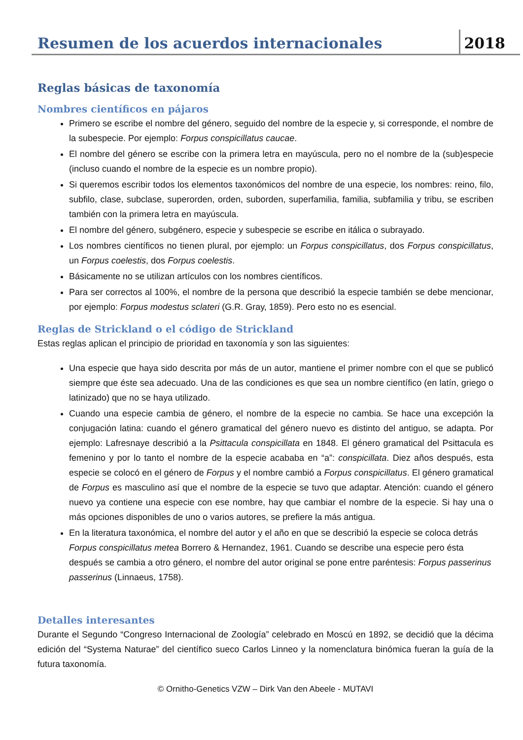Resumen de los acuerdos internacionales
2018
Reglas básicas de taxonomía
Nombres científicos en pájaros
Primero se escribe el nombre del género, seguido del nombre de la especie y, si corresponde, el nombre de la subespecie. Por ejemplo: Forpus conspicillatus caucae.
El nombre del género se escribe con la primera letra en mayúscula, pero no el nombre de la (sub)especie (incluso cuando el nombre de la especie es un nombre propio).
Si queremos escribir todos los elementos taxonómicos del nombre de una especie, los nombres: reino, filo, subfilo, clase, subclase, superorden, orden, suborden, superfamilia, familia, subfamilia y tribu, se escriben también con la primera letra en mayúscula.
El nombre del género, subgénero, especie y subespecie se escribe en itálica o subrayado.
Los nombres científicos no tienen plural, por ejemplo: un Forpus conspicillatus, dos Forpus conspicillatus, un Forpus coelestis, dos Forpus coelestis.
Básicamente no se utilizan artículos con los nombres científicos.
Para ser correctos al 100%, el nombre de la persona que describió la especie también se debe mencionar, por ejemplo: Forpus modestus sclateri (G.R. Gray, 1859). Pero esto no es esencial.
Reglas de Strickland o el código de Strickland
Estas reglas aplican el principio de prioridad en taxonomía y son las siguientes:
Una especie que haya sido descrita por más de un autor, mantiene el primer nombre con el que se publicó siempre que éste sea adecuado. Una de las condiciones es que sea un nombre científico (en latín, griego o latinizado) que no se haya utilizado.
Cuando una especie cambia de género, el nombre de la especie no cambia. Se hace una excepción la conjugación latina: cuando el género gramatical del género nuevo es distinto del antiguo, se adapta. Por ejemplo: Lafresnaye describió a la Psittacula conspicillata en 1848. El género gramatical del Psittacula es femenino y por lo tanto el nombre de la especie acababa en “a”: conspicillata. Diez años después, esta especie se colocó en el género de Forpus y el nombre cambió a Forpus conspicillatus. El género gramatical de Forpus es masculino así que el nombre de la especie se tuvo que adaptar. Atención: cuando el género nuevo ya contiene una especie con ese nombre, hay que cambiar el nombre de la especie. Si hay una o más opciones disponibles de uno o varios autores, se prefiere la más antigua.
En la literatura taxonómica, el nombre del autor y el año en que se describió la especie se coloca detrás Forpus conspicillatus metea Borrero & Hernandez, 1961. Cuando se describe una especie pero ésta después se cambia a otro género, el nombre del autor original se pone entre paréntesis: Forpus passerinus passerinus (Linnaeus, 1758).
Detalles interesantes
Durante el Segundo “Congreso Internacional de Zoología” celebrado en Moscú en 1892, se decidió que la décima edición del “Systema Naturae” del científico sueco Carlos Linneo y la nomenclatura binómica fueran la guía de la futura taxonomía.
© Ornitho-Genetics VZW – Dirk Van den Abeele - MUTAVI